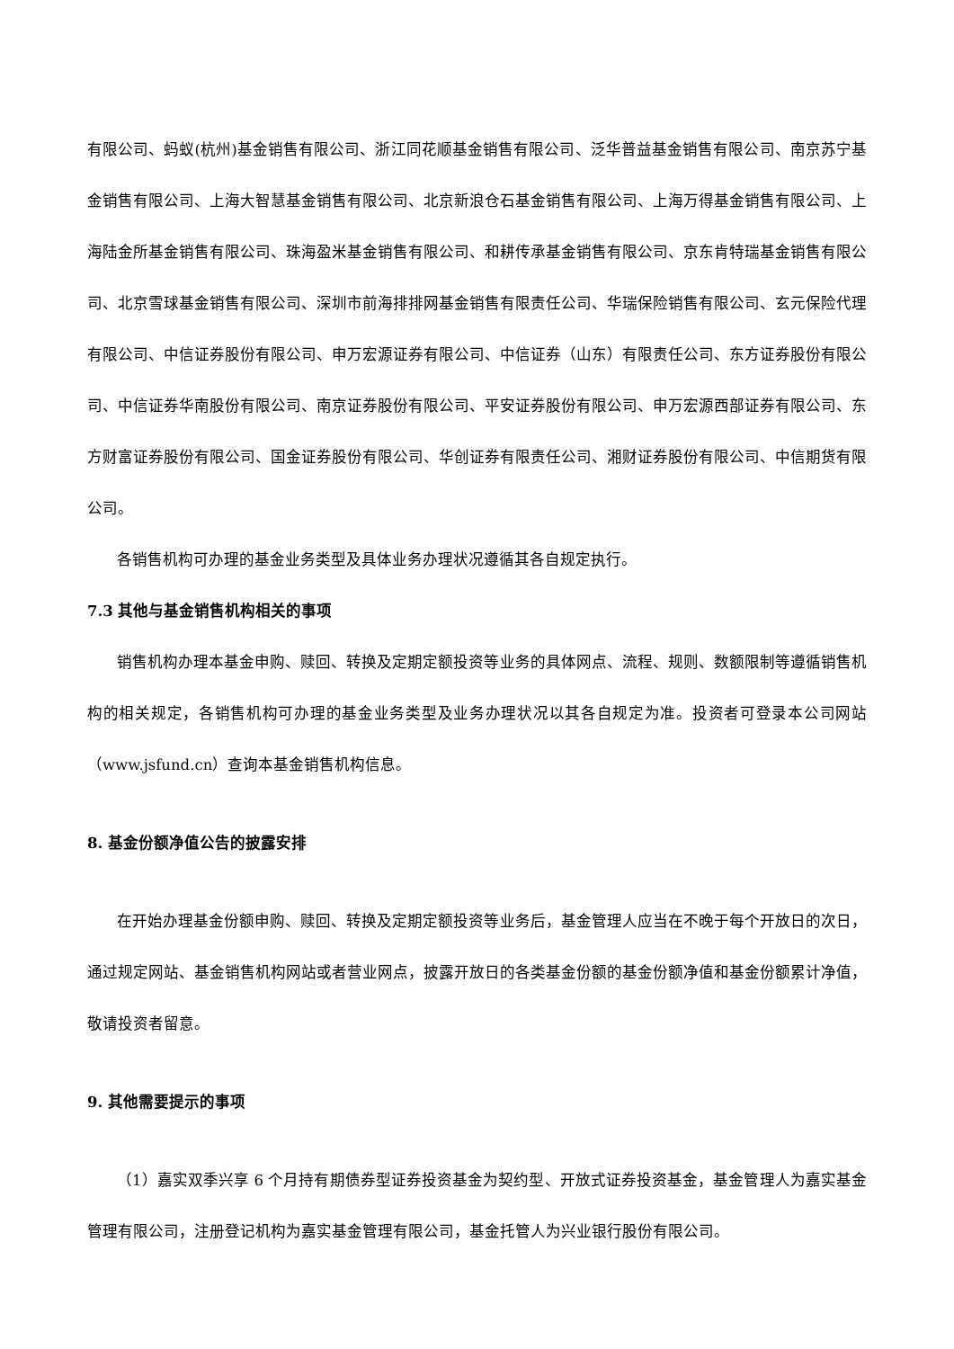有限公司、蚂蚁(杭州)基金销售有限公司、浙江同花顺基金销售有限公司、泛华普益基金销售有限公司、南京苏宁基金销售有限公司、上海大智慧基金销售有限公司、北京新浪仓石基金销售有限公司、上海万得基金销售有限公司、上海陆金所基金销售有限公司、珠海盈米基金销售有限公司、和耕传承基金销售有限公司、京东肯特瑞基金销售有限公司、北京雪球基金销售有限公司、深圳市前海排排网基金销售有限责任公司、华瑞保险销售有限公司、玄元保险代理有限公司、中信证券股份有限公司、申万宏源证券有限公司、中信证券（山东）有限责任公司、东方证券股份有限公司、中信证券华南股份有限公司、南京证券股份有限公司、平安证券股份有限公司、申万宏源西部证券有限公司、东方财富证券股份有限公司、国金证券股份有限公司、华创证券有限责任公司、湘财证券股份有限公司、中信期货有限公司。
各销售机构可办理的基金业务类型及具体业务办理状况遵循其各自规定执行。
7.3 其他与基金销售机构相关的事项
销售机构办理本基金申购、赎回、转换及定期定额投资等业务的具体网点、流程、规则、数额限制等遵循销售机构的相关规定，各销售机构可办理的基金业务类型及业务办理状况以其各自规定为准。投资者可登录本公司网站（www.jsfund.cn）查询本基金销售机构信息。
8. 基金份额净值公告的披露安排
在开始办理基金份额申购、赎回、转换及定期定额投资等业务后，基金管理人应当在不晚于每个开放日的次日，通过规定网站、基金销售机构网站或者营业网点，披露开放日的各类基金份额的基金份额净值和基金份额累计净值，敬请投资者留意。
9. 其他需要提示的事项
（1）嘉实双季兴享 6 个月持有期债券型证券投资基金为契约型、开放式证券投资基金，基金管理人为嘉实基金管理有限公司，注册登记机构为嘉实基金管理有限公司，基金托管人为兴业银行股份有限公司。